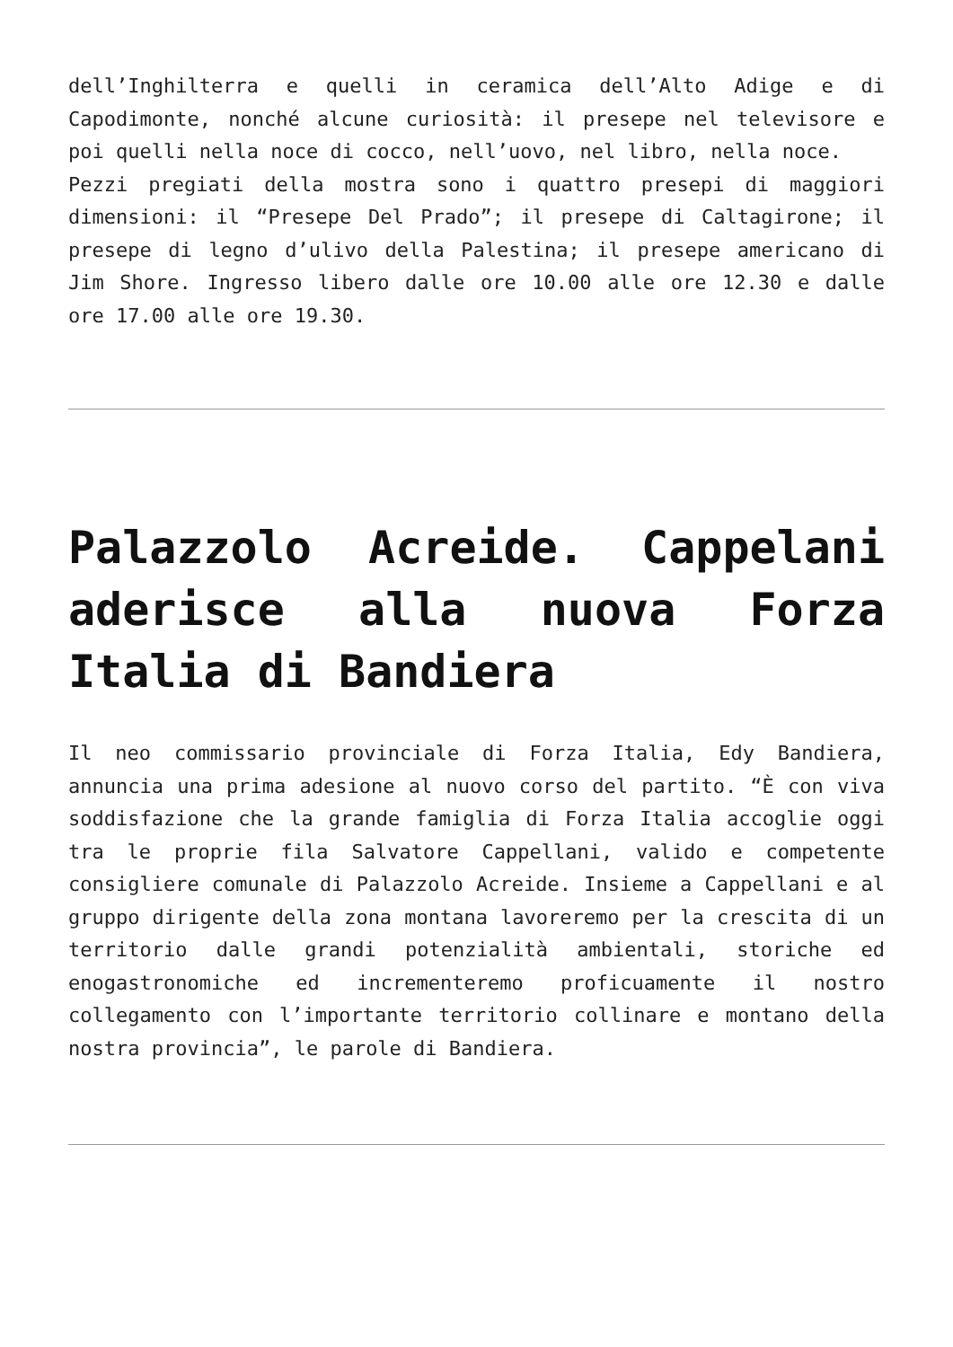dell’Inghilterra e quelli in ceramica dell’Alto Adige e di Capodimonte, nonché alcune curiosità: il presepe nel televisore e poi quelli nella noce di cocco, nell’uovo, nel libro, nella noce.
Pezzi pregiati della mostra sono i quattro presepi di maggiori dimensioni: il “Presepe Del Prado”; il presepe di Caltagirone; il presepe di legno d’ulivo della Palestina; il presepe americano di Jim Shore. Ingresso libero dalle ore 10.00 alle ore 12.30 e dalle ore 17.00 alle ore 19.30.
Palazzolo Acreide. Cappelani aderisce alla nuova Forza Italia di Bandiera
Il neo commissario provinciale di Forza Italia, Edy Bandiera, annuncia una prima adesione al nuovo corso del partito. “È con viva soddisfazione che la grande famiglia di Forza Italia accoglie oggi tra le proprie fila Salvatore Cappellani, valido e competente consigliere comunale di Palazzolo Acreide. Insieme a Cappellani e al gruppo dirigente della zona montana lavoreremo per la crescita di un territorio dalle grandi potenzialità ambientali, storiche ed enogastronomiche ed incrementeremo proficuamente il nostro collegamento con l’importante territorio collinare e montano della nostra provincia”, le parole di Bandiera.